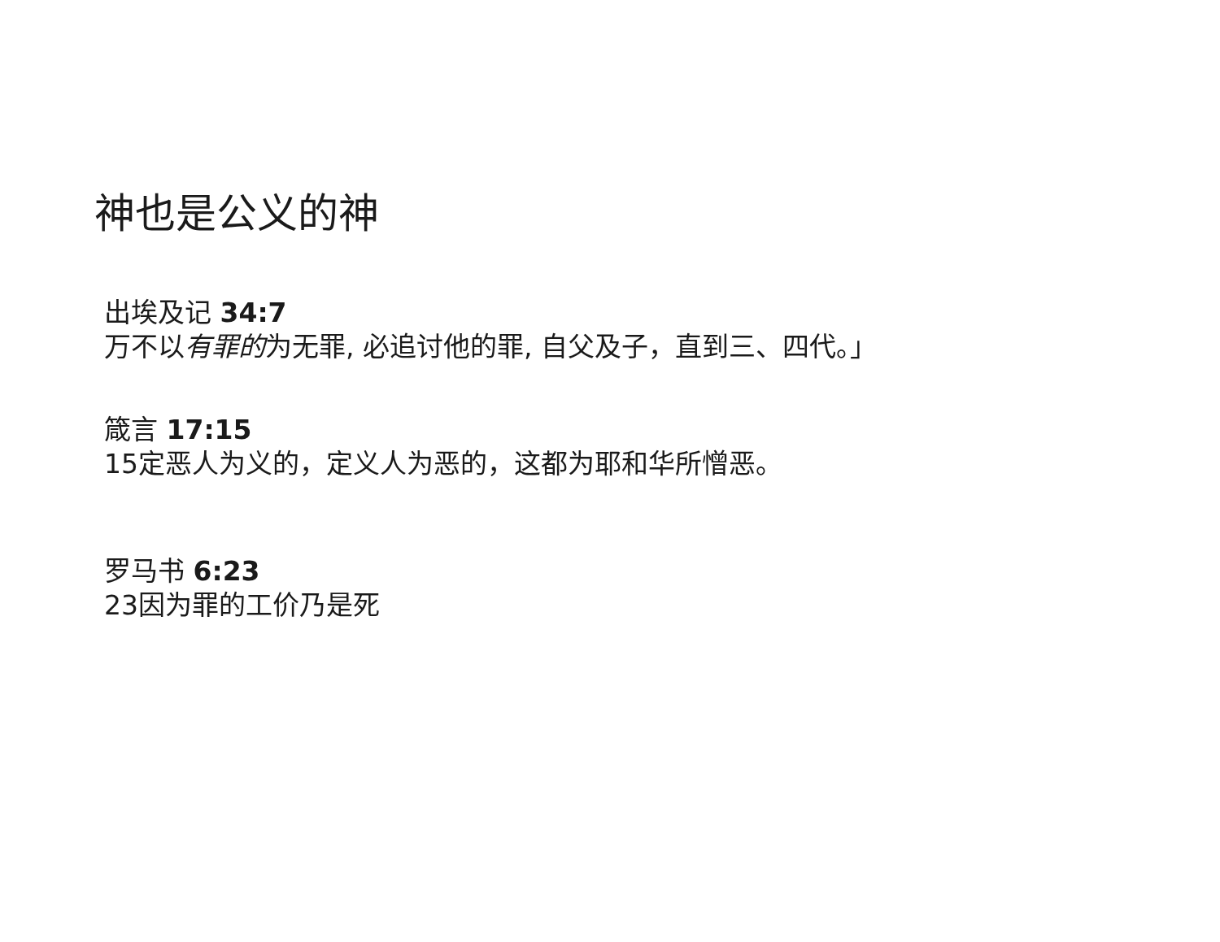神也是公义的神
出埃及记 34:7
万不以有罪的为无罪, 必追讨他的罪, 自父及子，直到三、四代。」
箴言 17:15
15定恶人为义的，定义人为恶的，这都为耶和华所憎恶。
罗马书 6:23
23因为罪的工价乃是死